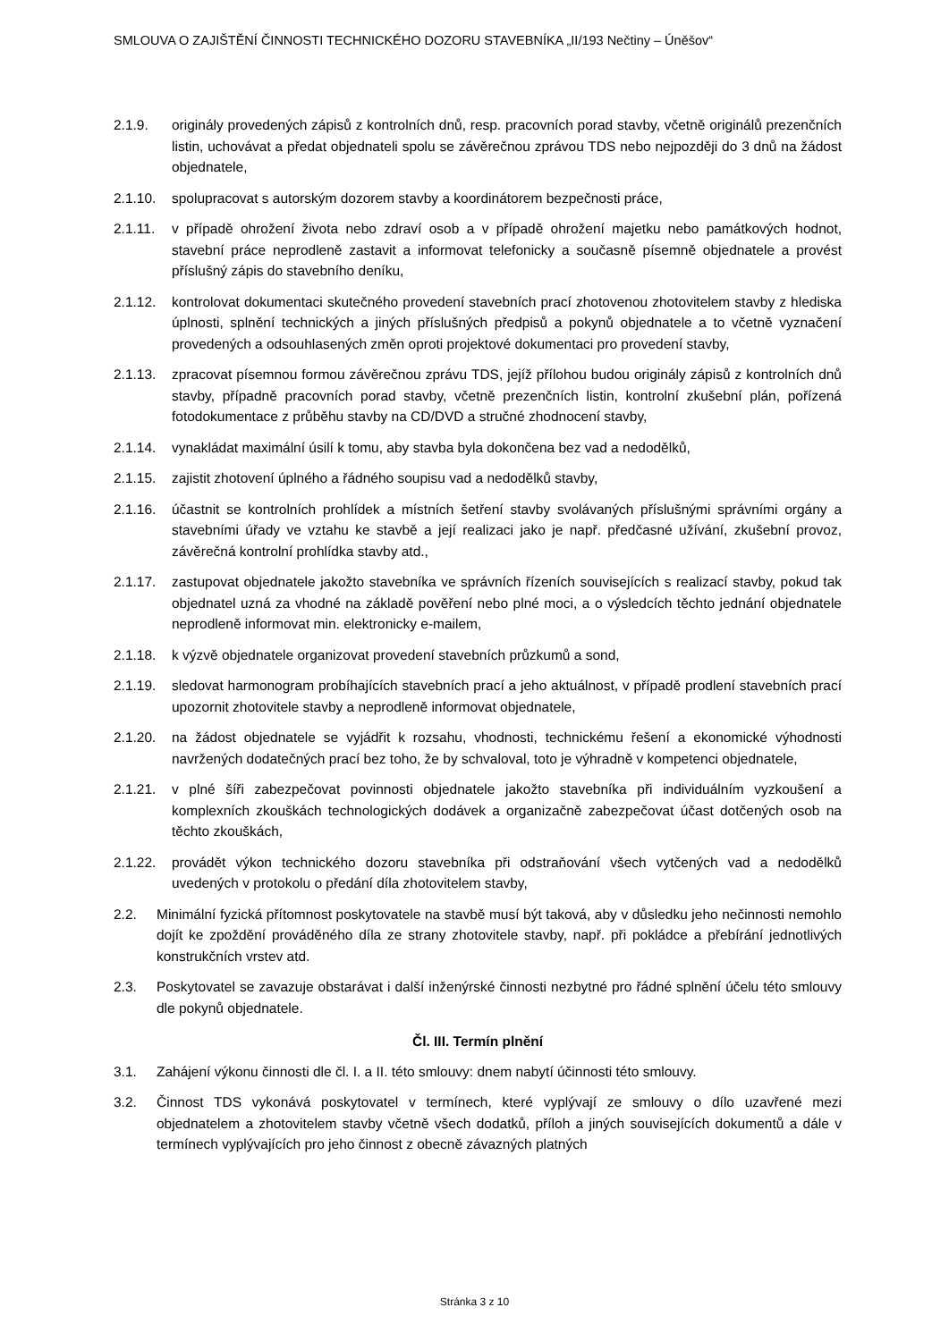SMLOUVA O ZAJIŠTĚNÍ ČINNOSTI TECHNICKÉHO DOZORU STAVEBNÍKA „II/193 Nečtiny – Úněšov“
2.1.9. originály provedených zápisů z kontrolních dnů, resp. pracovních porad stavby, včetně originálů prezenčních listin, uchovávat a předat objednateli spolu se závěrečnou zprávou TDS nebo nejpozději do 3 dnů na žádost objednatele,
2.1.10. spolupracovat s autorským dozorem stavby a koordinátorem bezpečnosti práce,
2.1.11. v případě ohrožení života nebo zdraví osob a v případě ohrožení majetku nebo památkových hodnot, stavební práce neprodleně zastavit a informovat telefonicky a současně písemně objednatele a provést příslušný zápis do stavebního deníku,
2.1.12. kontrolovat dokumentaci skutečného provedení stavebních prací zhotovenou zhotovitelem stavby z hlediska úplnosti, splnění technických a jiných příslušných předpisů a pokynů objednatele a to včetně vyznačení provedených a odsouhlasených změn oproti projektové dokumentaci pro provedení stavby,
2.1.13. zpracovat písemnou formou závěrečnou zprávu TDS, jejíž přílohou budou originály zápisů z kontrolních dnů stavby, případně pracovních porad stavby, včetně prezenčních listin, kontrolní zkušební plán, pořízená fotodokumentace z průběhu stavby na CD/DVD a stručné zhodnocení stavby,
2.1.14. vynakládat maximální úsilí k tomu, aby stavba byla dokončena bez vad a nedodělků,
2.1.15. zajistit zhotovení úplného a řádného soupisu vad a nedodělků stavby,
2.1.16. účastnit se kontrolních prohlídek a místních šetření stavby svolávaných příslušnými správními orgány a stavebními úřady ve vztahu ke stavbě a její realizaci jako je např. předčasné užívání, zkušební provoz, závěrečná kontrolní prohlídka stavby atd.,
2.1.17. zastupovat objednatele jakožto stavebníka ve správních řízeních souvisejících s realizací stavby, pokud tak objednatel uzná za vhodné na základě pověření nebo plné moci, a o výsledcích těchto jednání objednatele neprodleně informovat min. elektronicky e-mailem,
2.1.18. k výzvě objednatele organizovat provedení stavebních průzkumů a sond,
2.1.19. sledovat harmonogram probíhajících stavebních prací a jeho aktuálnost, v případě prodlení stavebních prací upozornit zhotovitele stavby a neprodleně informovat objednatele,
2.1.20. na žádost objednatele se vyjádřit k rozsahu, vhodnosti, technickému řešení a ekonomické výhodnosti navržených dodatečných prací bez toho, že by schvaloval, toto je výhradně v kompetenci objednatele,
2.1.21. v plné šíři zabezpečovat povinnosti objednatele jakožto stavebníka při individuálním vyzkoušení a komplexních zkouškách technologických dodávek a organizačně zabezpečovat účast dotčených osob na těchto zkouškách,
2.1.22. provádět výkon technického dozoru stavebníka při odstraňování všech vytčených vad a nedodělků uvedených v protokolu o předání díla zhotovitelem stavby,
2.2. Minimální fyzická přítomnost poskytovatele na stavbě musí být taková, aby v důsledku jeho nečinnosti nemohlo dojít ke zpoždění prováděného díla ze strany zhotovitele stavby, např. při pokládce a přebírání jednotlivých konstrukčních vrstev atd.
2.3. Poskytovatel se zavazuje obstarávat i další inženýrské činnosti nezbytné pro řádné splnění účelu této smlouvy dle pokynů objednatele.
Čl. III. Termín plnění
3.1. Zahájení výkonu činnosti dle čl. I. a II. této smlouvy: dnem nabytí účinnosti této smlouvy.
3.2. Činnost TDS vykonává poskytovatel v termínech, které vyplývají ze smlouvy o dílo uzavřené mezi objednatelem a zhotovitelem stavby včetně všech dodatků, příloh a jiných souvisejících dokumentů a dále v termínech vyplývajících pro jeho činnost z obecně závazných platných
Stránka 3 z 10